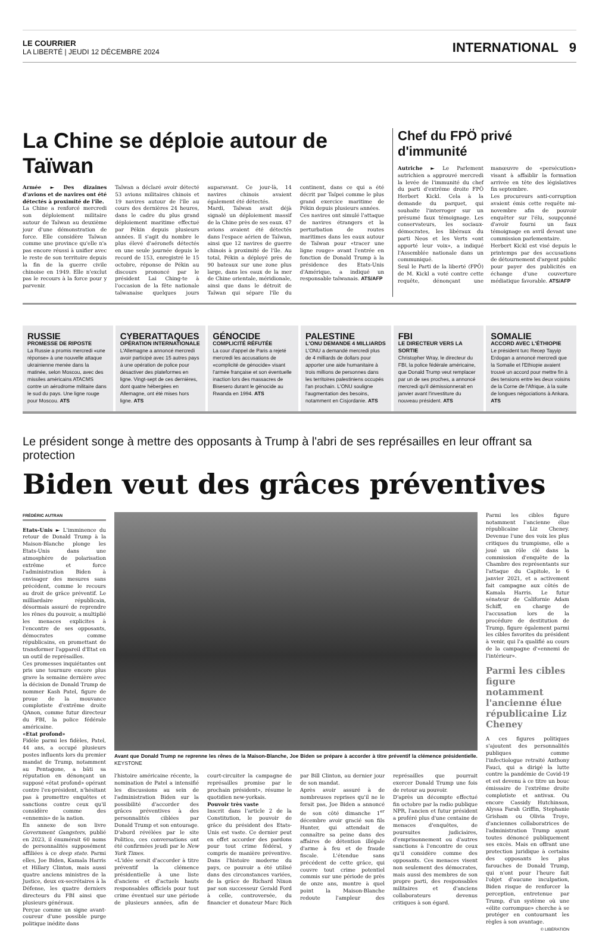LE COURRIER
LA LIBERTÉ | JEUDI 12 DÉCEMBRE 2024
INTERNATIONAL 9
La Chine se déploie autour de Taïwan
Armée ► Des dizaines d'avions et de navires ont été détectés à proximité de l'île.
La Chine a renforcé mercredi son déploiement militaire autour de Taïwan au deuxième jour d'une démonstration de force. Elle considère Taïwan comme une province qu'elle n'a pas encore réussi à unifier avec le reste de son territoire depuis la fin de la guerre civile chinoise en 1949. Elle n'exclut pas le recours à la force pour y parvenir.
Taïwan a déclaré avoir détecté 53 avions militaires chinois et 19 navires autour de l'île au cours des dernières 24 heures, dans le cadre du plus grand déploiement maritime effectué par Pékin depuis plusieurs années. Il s'agit du nombre le plus élevé d'aéronefs détectés en une seule journée depuis le record de 153, enregistré le 15 octobre, réponse de Pékin au discours prononcé par le président Lai Ching-te à l'occasion de la fête nationale taïwanaise quelques jours auparavant. Ce jour-là, 14 navires chinois avaient également été détectés.
Mardi, Taïwan avait déjà signalé un déploiement massif de la Chine près de ses eaux. 47 avions avaient été détectés dans l'espace aérien de Taïwan, ainsi que 12 navires de guerre chinois à proximité de l'île. Au total, Pékin a déployé près de 90 bateaux sur une zone plus large, dans les eaux de la mer de Chine orientale, méridionale, ainsi que dans le détroit de Taïwan qui sépare l'île du continent, dans ce qui a été décrit par Taïpei comme le plus grand exercice maritime de Pékin depuis plusieurs années.
Ces navires ont simulé l'attaque de navires étrangers et la perturbation de routes maritimes dans les eaux autour de Taïwan pour «tracer une ligne rouge» avant l'entrée en fonction de Donald Trump à la présidence des Etats-Unis d'Amérique, a indiqué un responsable taïwanais. ATS/AFP
Chef du FPÖ privé d'immunité
Autriche ► Le Parlement autrichien a approuvé mercredi la levée de l'immunité du chef du parti d'extrême droite FPÖ Herbert Kickl. Cela à la demande du parquet, qui souhaite l'interroger sur un présumé faux témoignage. Les conservateurs, les sociaux-démocrates, les libéraux du parti Neos et les Verts «ont apporté leur voix», a indiqué l'Assemblée nationale dans un communiqué.
Seul le Parti de la liberté (FPÖ) de M. Kickl a voté contre cette requête, dénonçant une manœuvre de «persécution» visant à affaiblir la formation arrivée en tête des législatives fin septembre.
Les procureurs anti-corruption avaient émis cette requête mi-novembre afin de pouvoir enquêter sur l'élu, soupçonné d'avoir fourni un faux témoignage en avril devant une commission parlementaire.
Herbert Kickl est visé depuis le printemps par des accusations de détournement d'argent public pour payer des publicités en échange d'une couverture médiatique favorable. ATS/AFP
RUSSIE
PROMESSE DE RIPOSTE
La Russie a promis mercredi «une réponse» à une nouvelle attaque ukrainienne menée dans la matinée, selon Moscou, avec des missiles américains ATACMS contre un aérodrome militaire dans le sud du pays. Une ligne rouge pour Moscou. ATS
CYBERATTAQUES
OPÉRATION INTERNATIONALE
L'Allemagne a annoncé mercredi avoir participé avec 15 autres pays à une opération de police pour désactiver des plateformes en ligne. Vingt-sept de ces dernières, dont quatre hébergées en Allemagne, ont été mises hors ligne. ATS
GÉNOCIDE
COMPLICITÉ RÉFUTÉE
La cour d'appel de Paris a rejeté mercredi les accusations de «complicité de génocide» visant l'armée française et son éventuelle inaction lors des massacres de Bisesero durant le génocide au Rwanda en 1994. ATS
PALESTINE
L'ONU DEMANDE 4 MILLIARDS
L'ONU a demandé mercredi plus de 4 milliards de dollars pour apporter une aide humanitaire à trois millions de personnes dans les territoires palestiniens occupés l'an prochain. L'ONU souligne l'augmentation des besoins, notamment en Cisjordanie. ATS
FBI
LE DIRECTEUR VERS LA SORTIE
Christopher Wray, le directeur du FBI, la police fédérale américaine, que Donald Trump veut remplacer par un de ses proches, a annoncé mercredi qu'il démissionnerait en janvier avant l'investiture du nouveau président. ATS
SOMALIE
ACCORD AVEC L'ÉTHIOPIE
Le président turc Recep Tayyip Erdogan a annoncé mercredi que la Somalie et l'Ethiopie avaient trouvé un accord pour mettre fin à des tensions entre les deux voisins de la Corne de l'Afrique, à la suite de longues négociations à Ankara. ATS
Le président songe à mettre des opposants à Trump à l'abri de ses représailles en leur offrant sa protection
Biden veut des grâces préventives
FRÉDÉRIC AUTRAN
Etats-Unis ► L'imminence du retour de Donald Trump à la Maison-Blanche plonge les Etats-Unis dans une atmosphère de polarisation extrême et force l'administration Biden à envisager des mesures sans précédent, comme le recours au droit de grâce préventif. Le milliardaire républicain, désormais assuré de reprendre les rênes du pouvoir, a multiplié les menaces explicites à l'encontre de ses opposants, démocrates comme républicains, en promettant de transformer l'appareil d'Etat en un outil de représailles.
Ces promesses inquiétantes ont pris une tournure encore plus grave la semaine dernière avec la décision de Donald Trump de nommer Kash Patel, figure de proue de la mouvance complotiste d'extrême droite QAnon, comme futur directeur du FBI, la police fédérale américaine.
«Etat profond»
Fidèle parmi les fidèles, Patel, 44 ans, a occupé plusieurs postes influents lors du premier mandat de Trump, notamment au Pentagone, a bâti sa réputation en dénonçant un supposé «état profond» opérant contre l'ex-président, n'hésitant pas à promettre enquêtes et sanctions contre ceux qu'il considère comme des «ennemis» de la nation.
En annexe de son livre Government Gangsters, publié en 2023, il énumérait 60 noms de personnalités supposément affiliées à ce deep state. Parmi elles, Joe Biden, Kamala Harris et Hillary Clinton, mais aussi quatre anciens ministres de la Justice, deux ex-secrétaires à la Défense, les quatre derniers directeurs du FBI ainsi que plusieurs généraux.
Perçue comme un signe avant-coureur d'une possible purge politique inédite dans
Avant que Donald Trump ne reprenne les rênes de la Maison-Blanche, Joe Biden se prépare à accorder à titre préventif la clémence présidentielle. KEYSTONE
l'histoire américaine récente, la nomination de Patel a intensifié les discussions au sein de l'administration Biden sur la possibilité d'accorder des grâces préventives à des personnalités ciblées par Donald Trump et son entourage. D'abord révélées par le site Politico, ces conversations ont été confirmées jeudi par le New York Times.
«L'idée serait d'accorder à titre préventif la clémence présidentielle à une liste d'anciens et d'actuels hauts responsables officiels pour tout crime éventuel sur une période de plusieurs années, afin de court-circuiter la campagne de représailles promise par le prochain président», résume le quotidien new-yorkais.
Pouvoir très vaste
Inscrit dans l'article 2 de la Constitution, le pouvoir de grâce du président des Etats-Unis est vaste. Ce dernier peut en effet accorder des pardons pour tout crime fédéral, y compris de manière préventive. Dans l'histoire moderne du pays, ce pouvoir a été utilisé dans des circonstances variées, de la grâce de Richard Nixon par son successeur Gerald Ford à celle, controversée, du financier et donateur Marc Rich par Bill Clinton, au dernier jour de son mandat.
Après avoir assuré à de nombreuses reprises qu'il ne le ferait pas, Joe Biden a annoncé de son côté dimanche 1<sup>er</sup> décembre avoir gracié son fils Hunter, qui attendait de connaître sa peine dans des affaires de détention illégale d'arme à feu et de fraude fiscale. L'étendue sans précédent de cette grâce, qui couvre tout crime potentiel commis sur une période de près de onze ans, montre à quel point la Maison-Blanche redoute l'ampleur des représailles que pourrait exercer Donald Trump une fois de retour au pouvoir.
D'après un décompte effectué fin octobre par la radio publique NPR, l'ancien et futur président a proféré plus d'une centaine de menaces d'enquêtes, de poursuites judiciaires, d'emprisonnement ou d'autres sanctions à l'encontre de ceux qu'il considère comme des opposants. Ces menaces visent non seulement des démocrates, mais aussi des membres de son propre parti, des responsables militaires et d'anciens collaborateurs devenus critiques à son égard.
Parmi les cibles figure notamment l'ancienne élue républicaine Liz Cheney. Devenue l'une des voix les plus critiques du trumpisme, elle a joué un rôle clé dans la commission d'enquête de la Chambre des représentants sur l'attaque du Capitole, le 6 janvier 2021, et a activement fait campagne aux côtés de Kamala Harris. Le futur sénateur de Californie Adam Schiff, en charge de l'accusation lors de la procédure de destitution de Trump, figure également parmi les cibles favorites du président à venir, qui l'a qualifié au cours de la campagne d'«ennemi de l'intérieur».
Parmi les cibles figure notamment l'ancienne élue républicaine Liz Cheney
A ces figures politiques s'ajoutent des personnalités publiques comme l'infectiologue retraité Anthony Fauci, qui a dirigé la lutte contre la pandémie de Covid-19 et est devenu à ce titre un bouc émissaire de l'extrême droite complotiste et antivax. Ou encore Cassidy Hutchinson, Alyssa Farah Griffin, Stephanie Grisham ou Olivia Troye, d'anciennes collaboratrices de l'administration Trump ayant toutes dénoncé publiquement ses excès. Mais en offrant une protection juridique à certains des opposants les plus farouches de Donald Trump, qui n'ont pour l'heure fait l'objet d'aucune inculpation, Biden risque de renforcer la perception, entretenue par Trump, d'un système où une «élite corrompue» cherche à se protéger en contournant les règles à son avantage.
© LIBÉRATION